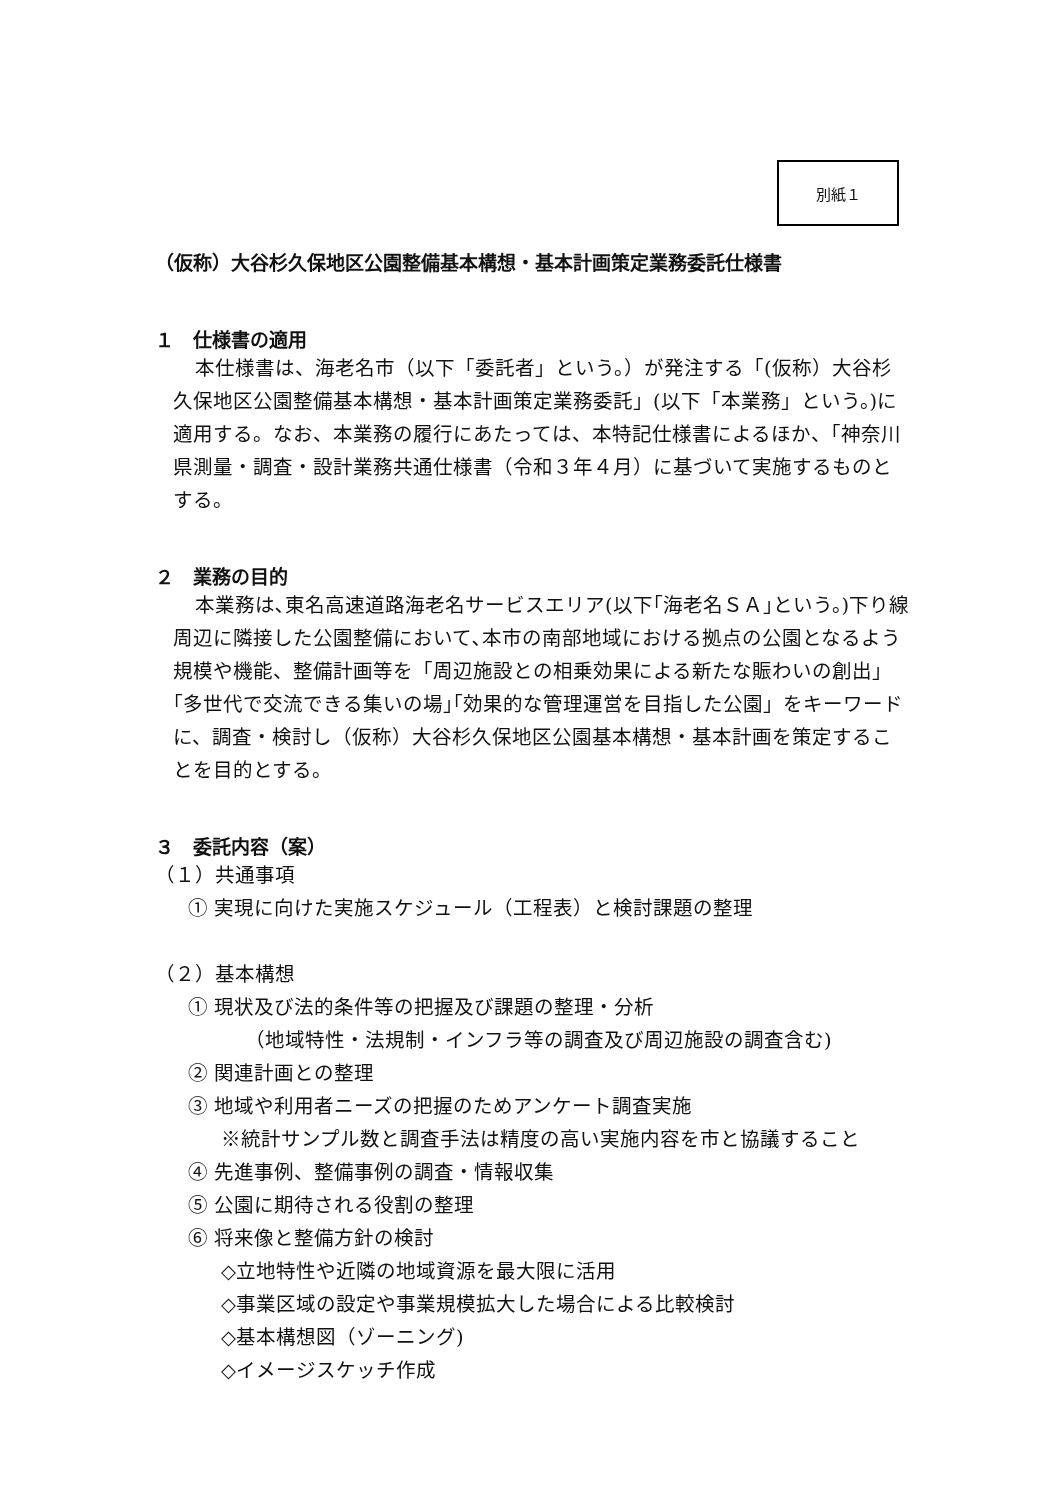別紙１
（仮称）大谷杉久保地区公園整備基本構想・基本計画策定業務委託仕様書
１　仕様書の適用
本仕様書は、海老名市（以下「委託者」という。）が発注する「(仮称）大谷杉久保地区公園整備基本構想・基本計画策定業務委託」(以下「本業務」という。)に適用する。なお、本業務の履行にあたっては、本特記仕様書によるほか、「神奈川県測量・調査・設計業務共通仕様書（令和３年４月）に基づいて実施するものとする。
２　業務の目的
本業務は､東名高速道路海老名サービスエリア(以下｢海老名ＳＡ｣という。)下り線周辺に隣接した公園整備において､本市の南部地域における拠点の公園となるよう規模や機能、整備計画等を「周辺施設との相乗効果による新たな賑わいの創出」｢多世代で交流できる集いの場｣｢効果的な管理運営を目指した公園」をキーワードに、調査・検討し（仮称）大谷杉久保地区公園基本構想・基本計画を策定することを目的とする。
３　委託内容（案）
（１）共通事項
① 実現に向けた実施スケジュール（工程表）と検討課題の整理
（２）基本構想
① 現状及び法的条件等の把握及び課題の整理・分析
（地域特性・法規制・インフラ等の調査及び周辺施設の調査含む)
② 関連計画との整理
③ 地域や利用者ニーズの把握のためアンケート調査実施
※統計サンプル数と調査手法は精度の高い実施内容を市と協議すること
④ 先進事例、整備事例の調査・情報収集
⑤ 公園に期待される役割の整理
⑥ 将来像と整備方針の検討
◇立地特性や近隣の地域資源を最大限に活用
◇事業区域の設定や事業規模拡大した場合による比較検討
◇基本構想図（ゾーニング)
◇イメージスケッチ作成